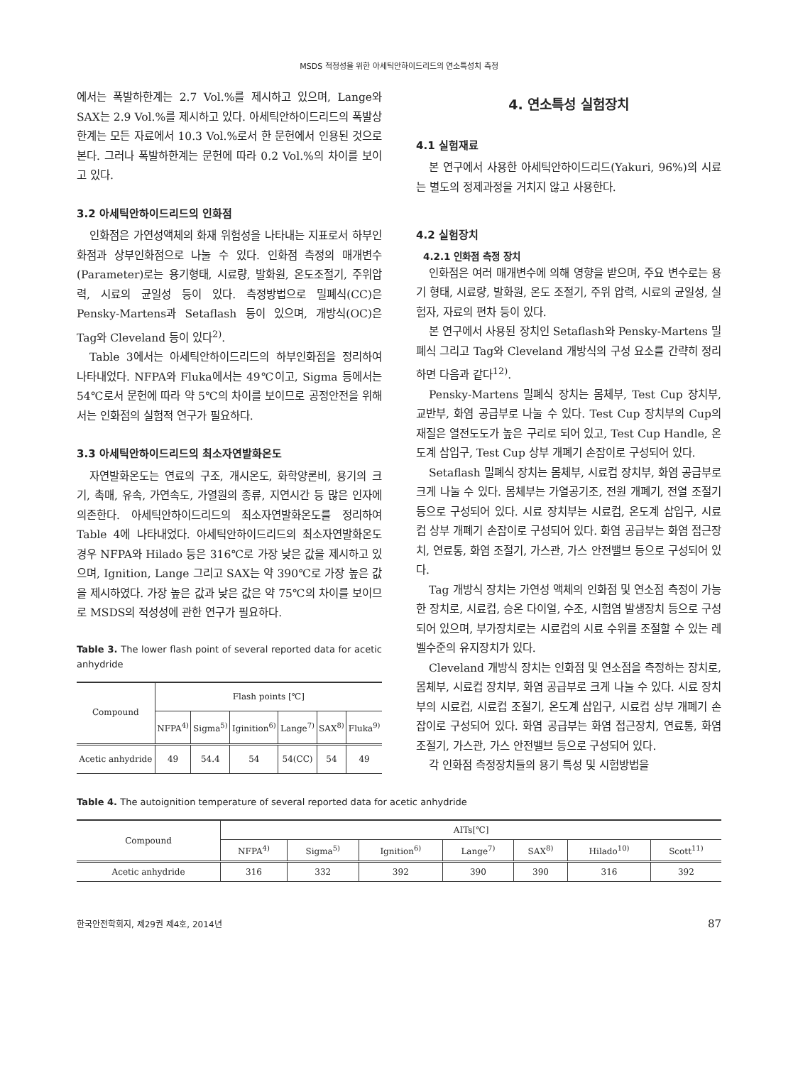MSDS 적정성을 위한 아세틱안하이드리드의 연소특성치 측정
에서는 폭발하한계는 2.7 Vol.%를 제시하고 있으며, Lange와 SAX는 2.9 Vol.%를 제시하고 있다. 아세틱안하이드리드의 폭발상한계는 모든 자료에서 10.3 Vol.%로서 한 문헌에서 인용된 것으로 본다. 그러나 폭발하한계는 문헌에 따라 0.2 Vol.%의 차이를 보이고 있다.
3.2 아세틱안하이드리드의 인화점
인화점은 가연성액체의 화재 위험성을 나타내는 지표로서 하부인화점과 상부인화점으로 나눌 수 있다. 인화점 측정의 매개변수(Parameter)로는 용기형태, 시료량, 발화원, 온도조절기, 주위압력, 시료의 균일성 등이 있다. 측정방법으로 밀폐식(CC)은 Pensky-Martens과 Setaflash 등이 있으며, 개방식(OC)은 Tag와 Cleveland 등이 있다<sup>2)</sup>.
Table 3에서는 아세틱안하이드리드의 하부인화점을 정리하여 나타내었다. NFPA와 Fluka에서는 49℃이고, Sigma 등에서는 54℃로서 문헌에 따라 약 5℃의 차이를 보이므로 공정안전을 위해서는 인화점의 실험적 연구가 필요하다.
3.3 아세틱안하이드리드의 최소자연발화온도
자연발화온도는 연료의 구조, 개시온도, 화학양론비, 용기의 크기, 촉매, 유속, 가연속도, 가열원의 종류, 지연시간 등 많은 인자에 의존한다. 아세틱안하이드리드의 최소자연발화온도를 정리하여 Table 4에 나타내었다. 아세틱안하이드리드의 최소자연발화온도 경우 NFPA와 Hilado 등은 316℃로 가장 낮은 값을 제시하고 있으며, Ignition, Lange 그리고 SAX는 약 390℃로 가장 높은 값을 제시하였다. 가장 높은 값과 낮은 값은 약 75℃의 차이를 보이므로 MSDS의 적성성에 관한 연구가 필요하다.
Table 3. The lower flash point of several reported data for acetic anhydride
| Compound | Flash points [℃] | | | | | |
| --- | --- | --- | --- | --- | --- | --- |
| | NFPA<sup>4)</sup> | Sigma<sup>5)</sup> | Iginition<sup>6)</sup> | Lange<sup>7)</sup> | SAX<sup>8)</sup> | Fluka<sup>9)</sup> |
| Acetic anhydride | 49 | 54.4 | 54 | 54(CC) | 54 | 49 |
4. 연소특성 실험장치
4.1 실험재료
본 연구에서 사용한 아세틱안하이드리드(Yakuri, 96%)의 시료는 별도의 정제과정을 거치지 않고 사용한다.
4.2 실험장치
4.2.1 인화점 측정 장치
인화점은 여러 매개변수에 의해 영향을 받으며, 주요 변수로는 용기 형태, 시료량, 발화원, 온도 조절기, 주위 압력, 시료의 균일성, 실험자, 자료의 편차 등이 있다.
본 연구에서 사용된 장치인 Setaflash와 Pensky-Martens 밀폐식 그리고 Tag와 Cleveland 개방식의 구성 요소를 간략히 정리하면 다음과 같다<sup>12)</sup>.
Pensky-Martens 밀폐식 장치는 몸체부, Test Cup 장치부, 교반부, 화염 공급부로 나눌 수 있다. Test Cup 장치부의 Cup의 재질은 열전도도가 높은 구리로 되어 있고, Test Cup Handle, 온도계 삽입구, Test Cup 상부 개폐기 손잡이로 구성되어 있다.
Setaflash 밀폐식 장치는 몸체부, 시료컵 장치부, 화염 공급부로 크게 나눌 수 있다. 몸체부는 가열공기조, 전원 개폐기, 전열 조절기 등으로 구성되어 있다. 시료 장치부는 시료컵, 온도계 삽입구, 시료컵 상부 개폐기 손잡이로 구성되어 있다. 화염 공급부는 화염 접근장치, 연료통, 화염 조절기, 가스관, 가스 안전밸브 등으로 구성되어 있다.
Tag 개방식 장치는 가연성 액체의 인화점 및 연소점 측정이 가능한 장치로, 시료컵, 승온 다이얼, 수조, 시험염 발생장치 등으로 구성되어 있으며, 부가장치로는 시료컵의 시료 수위를 조절할 수 있는 레벨수준의 유지장치가 있다.
Cleveland 개방식 장치는 인화점 및 연소점을 측정하는 장치로, 몸체부, 시료컵 장치부, 화염 공급부로 크게 나눌 수 있다. 시료 장치부의 시료컵, 시료컵 조절기, 온도계 삽입구, 시료컵 상부 개폐기 손잡이로 구성되어 있다. 화염 공급부는 화염 접근장치, 연료통, 화염 조절기, 가스관, 가스 안전밸브 등으로 구성되어 있다.
각 인화점 측정장치들의 용기 특성 및 시험방법을
Table 4. The autoignition temperature of several reported data for acetic anhydride
| Compound | AITs[℃] | | | | | | |
| --- | --- | --- | --- | --- | --- | --- | --- |
| | NFPA<sup>4)</sup> | Sigma<sup>5)</sup> | Ignition<sup>6)</sup> | Lange<sup>7)</sup> | SAX<sup>8)</sup> | Hilado<sup>10)</sup> | Scott<sup>11)</sup> |
| Acetic anhydride | 316 | 332 | 392 | 390 | 390 | 316 | 392 |
한국안전학회지, 제29권 제4호, 2014년 87